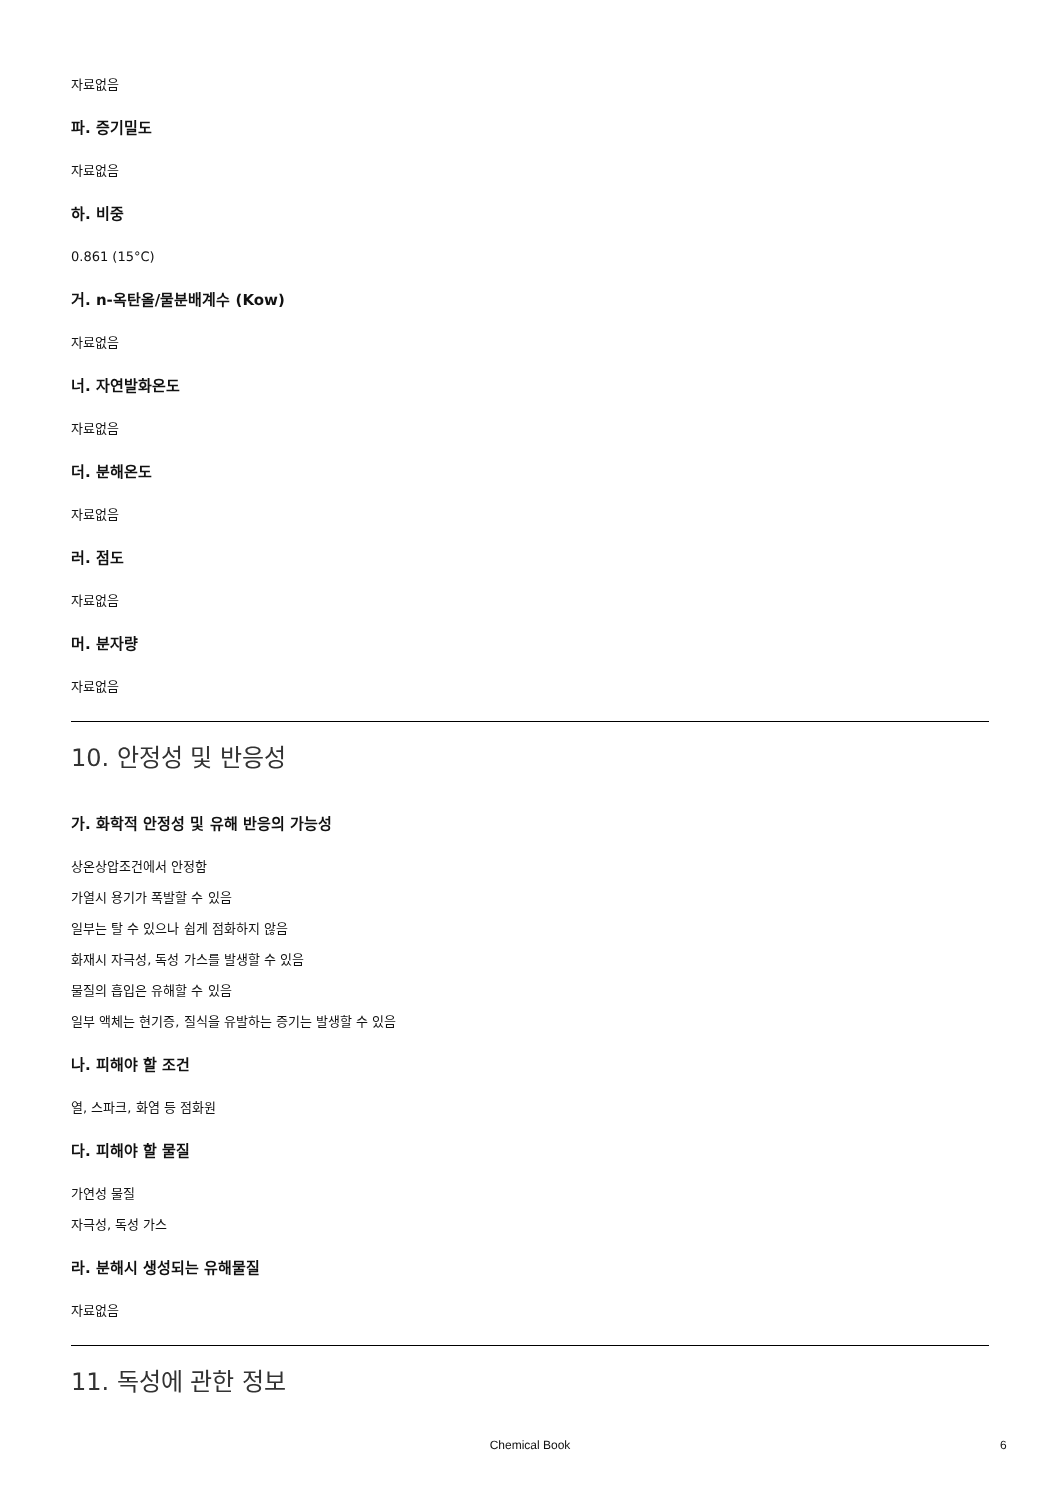자료없음
파. 증기밀도
자료없음
하. 비중
0.861 (15°C)
거. n-옥탄올/물분배계수 (Kow)
자료없음
너. 자연발화온도
자료없음
더. 분해온도
자료없음
러. 점도
자료없음
머. 분자량
자료없음
10. 안정성 및 반응성
가. 화학적 안정성 및 유해 반응의 가능성
상온상압조건에서 안정함
가열시 용기가 폭발할 수 있음
일부는 탈 수 있으나 쉽게 점화하지 않음
화재시 자극성, 독성 가스를 발생할 수 있음
물질의 흡입은 유해할 수 있음
일부 액체는 현기증, 질식을 유발하는 증기는 발생할 수 있음
나. 피해야 할 조건
열, 스파크, 화염 등 점화원
다. 피해야 할 물질
가연성 물질
자극성, 독성 가스
라. 분해시 생성되는 유해물질
자료없음
11. 독성에 관한 정보
Chemical Book 6